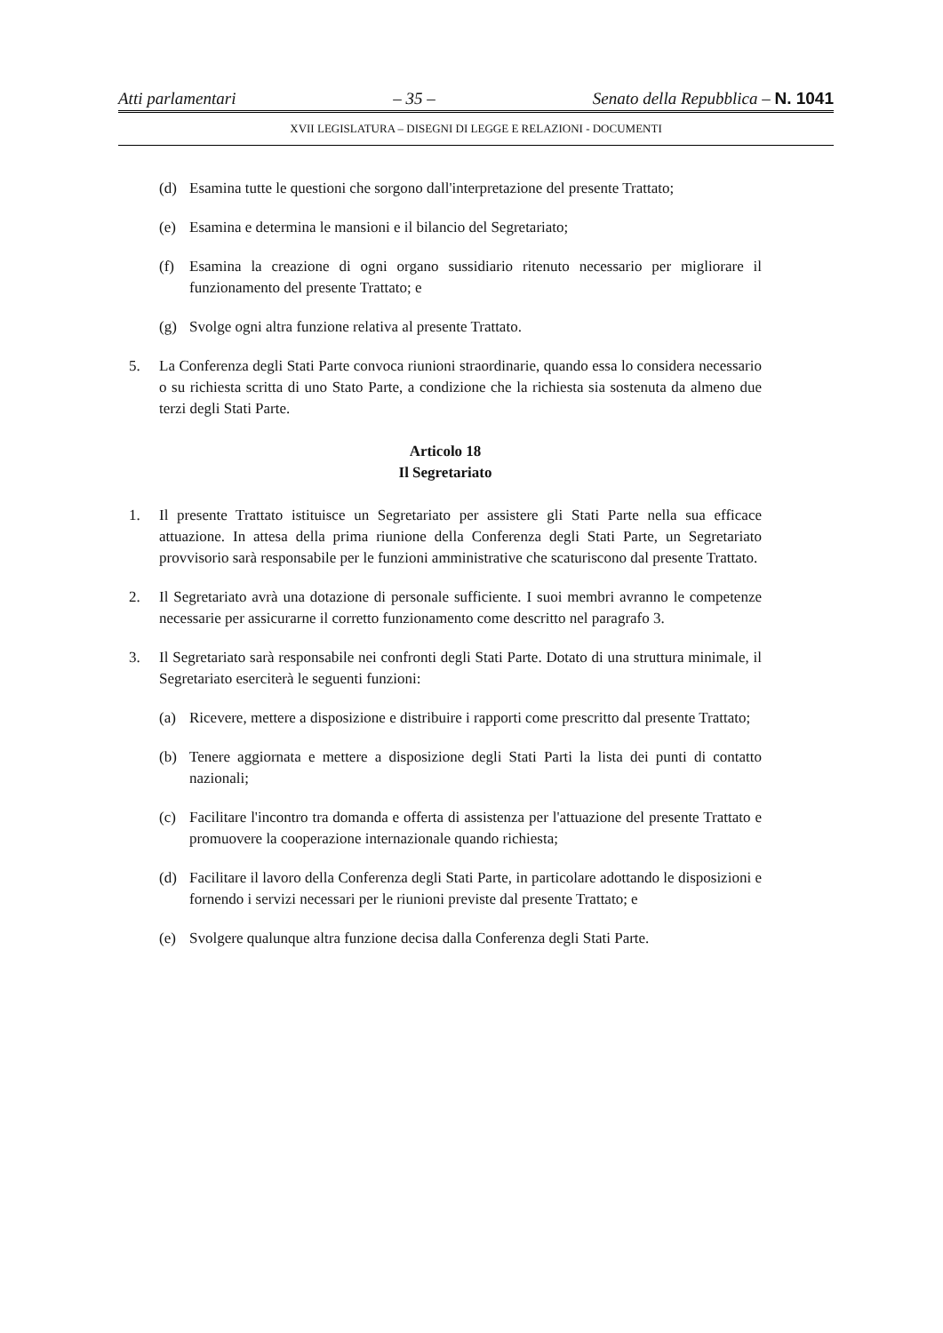Atti parlamentari – 35 – Senato della Repubblica – N. 1041
XVII LEGISLATURA – DISEGNI DI LEGGE E RELAZIONI - DOCUMENTI
(d) Esamina tutte le questioni che sorgono dall'interpretazione del presente Trattato;
(e) Esamina e determina le mansioni e il bilancio del Segretariato;
(f) Esamina la creazione di ogni organo sussidiario ritenuto necessario per migliorare il funzionamento del presente Trattato; e
(g) Svolge ogni altra funzione relativa al presente Trattato.
5. La Conferenza degli Stati Parte convoca riunioni straordinarie, quando essa lo considera necessario o su richiesta scritta di uno Stato Parte, a condizione che la richiesta sia sostenuta da almeno due terzi degli Stati Parte.
Articolo 18
Il Segretariato
1. Il presente Trattato istituisce un Segretariato per assistere gli Stati Parte nella sua efficace attuazione. In attesa della prima riunione della Conferenza degli Stati Parte, un Segretariato provvisorio sarà responsabile per le funzioni amministrative che scaturiscono dal presente Trattato.
2. Il Segretariato avrà una dotazione di personale sufficiente. I suoi membri avranno le competenze necessarie per assicurarne il corretto funzionamento come descritto nel paragrafo 3.
3. Il Segretariato sarà responsabile nei confronti degli Stati Parte. Dotato di una struttura minimale, il Segretariato eserciterà le seguenti funzioni:
(a) Ricevere, mettere a disposizione e distribuire i rapporti come prescritto dal presente Trattato;
(b) Tenere aggiornata e mettere a disposizione degli Stati Parti la lista dei punti di contatto nazionali;
(c) Facilitare l'incontro tra domanda e offerta di assistenza per l'attuazione del presente Trattato e promuovere la cooperazione internazionale quando richiesta;
(d) Facilitare il lavoro della Conferenza degli Stati Parte, in particolare adottando le disposizioni e fornendo i servizi necessari per le riunioni previste dal presente Trattato; e
(e) Svolgere qualunque altra funzione decisa dalla Conferenza degli Stati Parte.